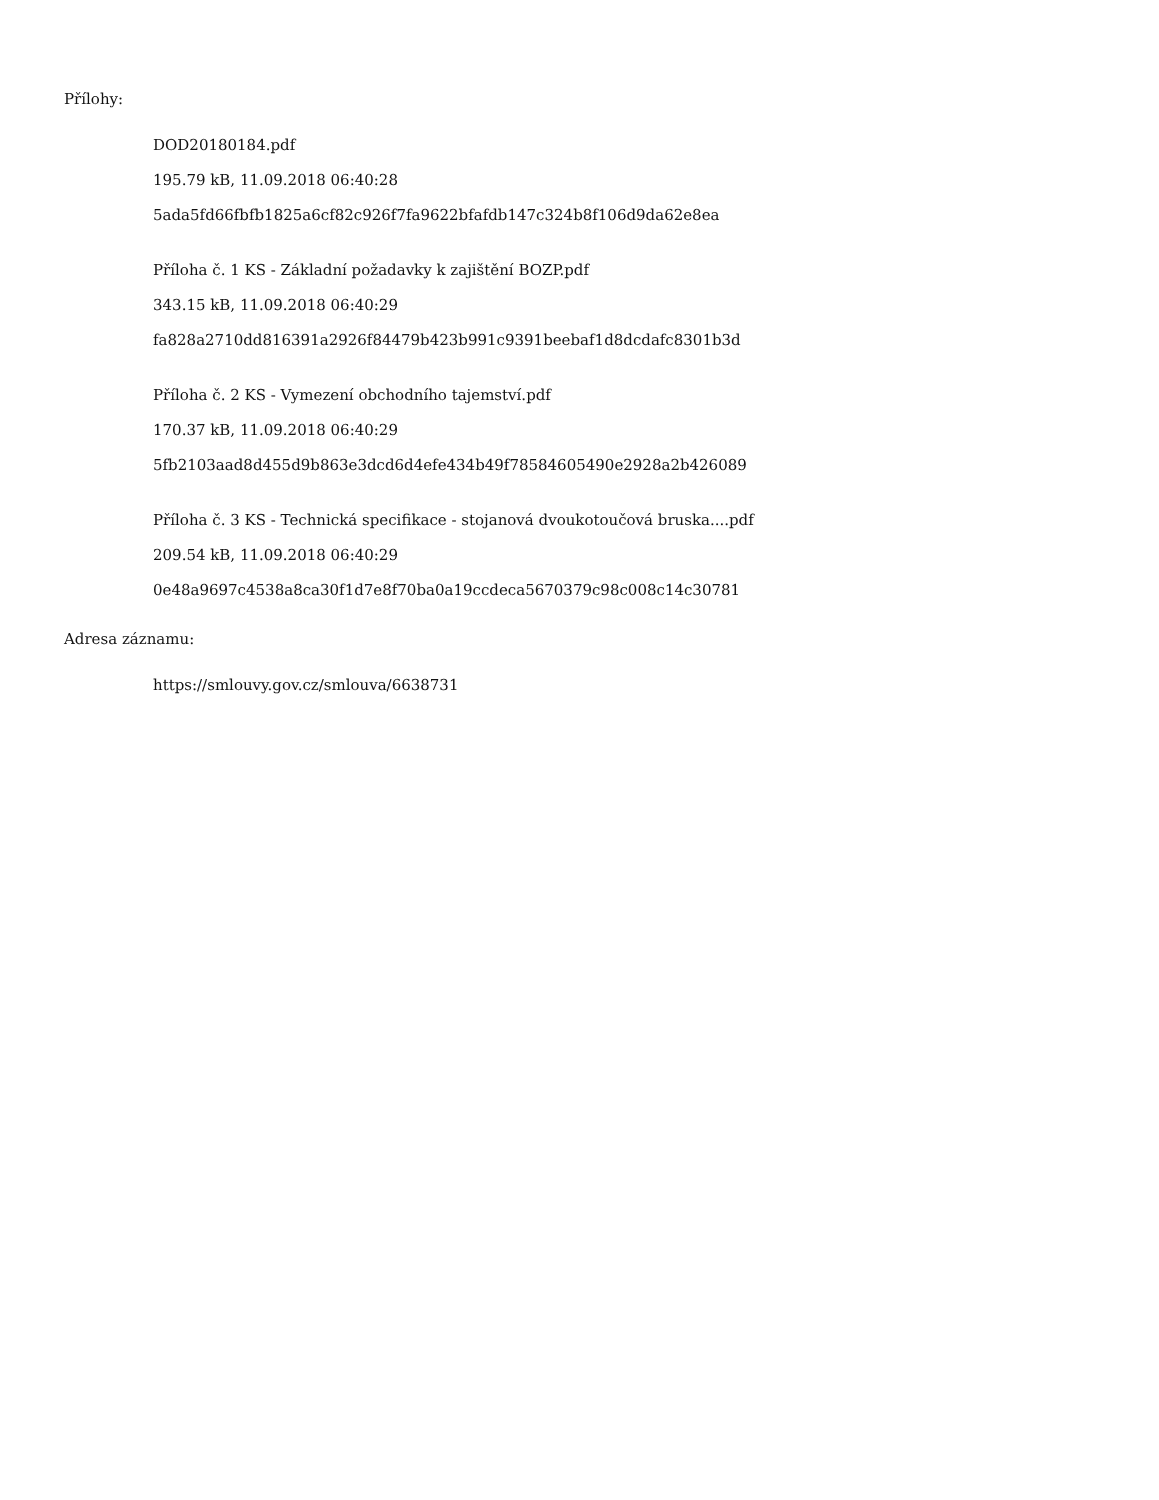Přílohy:
DOD20180184.pdf
195.79 kB, 11.09.2018 06:40:28
5ada5fd66fbfb1825a6cf82c926f7fa9622bfafdb147c324b8f106d9da62e8ea
Příloha č. 1 KS - Základní požadavky k zajištění BOZP.pdf
343.15 kB, 11.09.2018 06:40:29
fa828a2710dd816391a2926f84479b423b991c9391beebaf1d8dcdafc8301b3d
Příloha č. 2 KS - Vymezení obchodního tajemství.pdf
170.37 kB, 11.09.2018 06:40:29
5fb2103aad8d455d9b863e3dcd6d4efe434b49f78584605490e2928a2b426089
Příloha č. 3 KS - Technická specifikace - stojanová dvoukotoučová bruska....pdf
209.54 kB, 11.09.2018 06:40:29
0e48a9697c4538a8ca30f1d7e8f70ba0a19ccdeca5670379c98c008c14c30781
Adresa záznamu:
https://smlouvy.gov.cz/smlouva/6638731